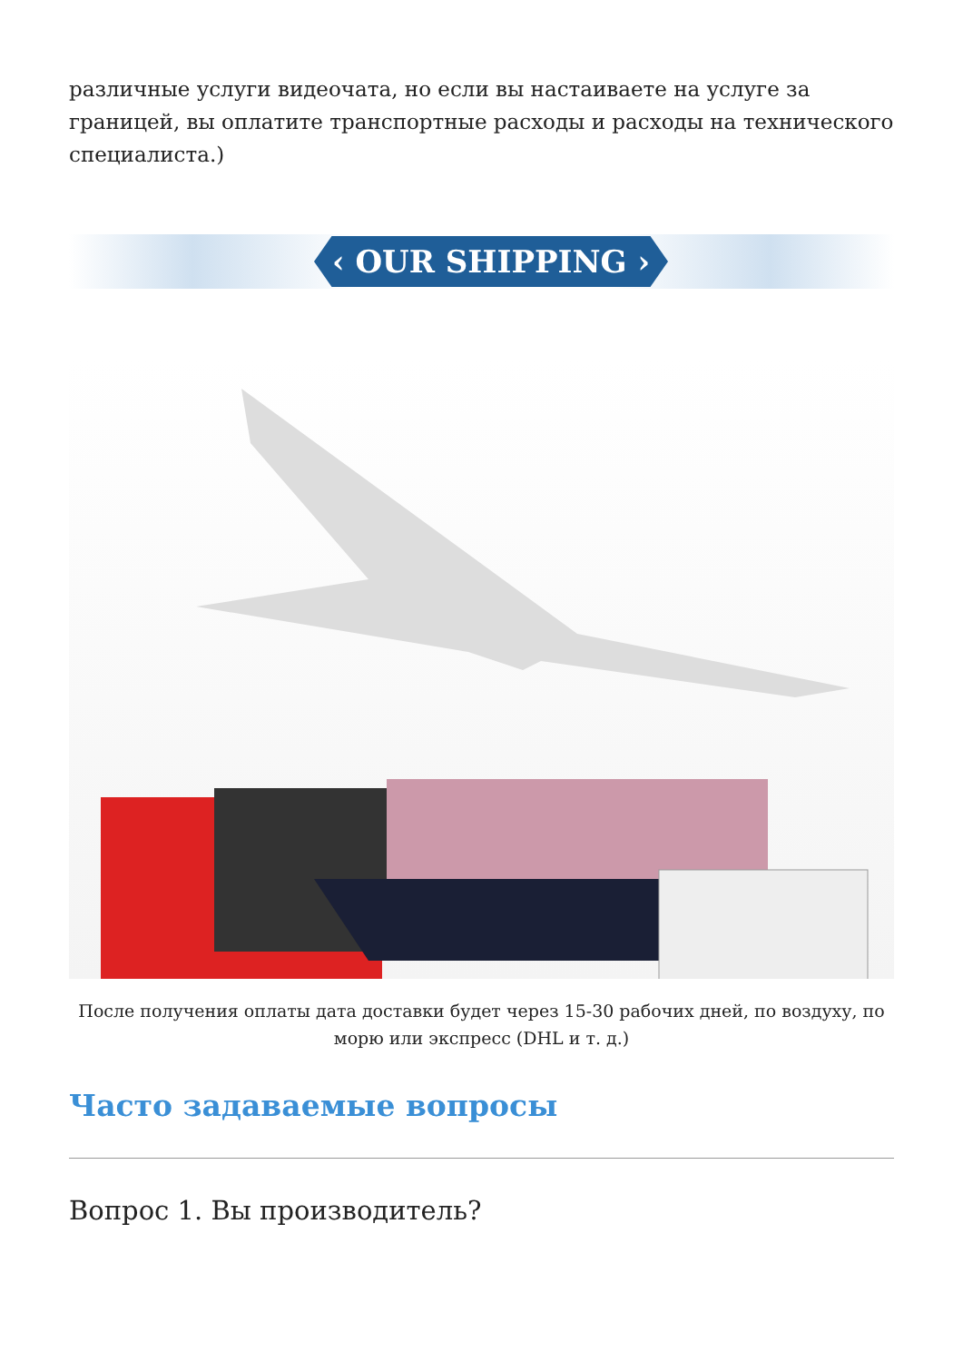различные услуги видеочата, но если вы настаиваете на услуге за границей, вы оплатите транспортные расходы и расходы на технического специалиста.)
‹ OUR SHIPPING ›
После получения оплаты дата доставки будет через 15-30 рабочих дней, по воздуху, по морю или экспресс (DHL и т. д.)
Часто задаваемые вопросы
Вопрос 1. Вы производитель?